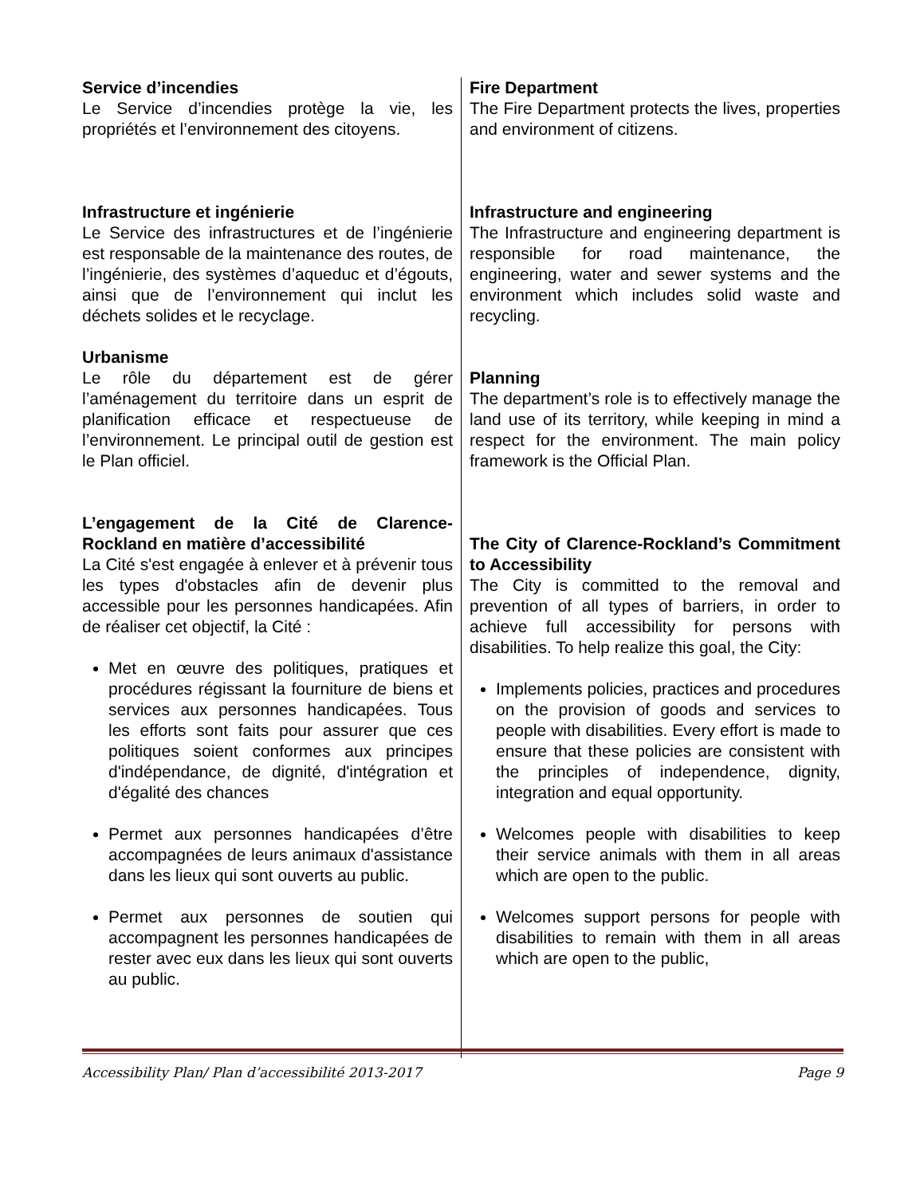Service d’incendies
Le Service d’incendies protège la vie, les propriétés et l’environnement des citoyens.
Infrastructure et ingénierie
Le Service des infrastructures et de l’ingénierie est responsable de la maintenance des routes, de l’ingénierie, des systèmes d’aqueduc et d’égouts, ainsi que de l’environnement qui inclut les déchets solides et le recyclage.
Urbanisme
Le rôle du département est de gérer l’aménagement du territoire dans un esprit de planification efficace et respectueuse de l’environnement. Le principal outil de gestion est le Plan officiel.
L’engagement de la Cité de Clarence-Rockland en matière d’accessibilité
La Cité s'est engagée à enlever et à prévenir tous les types d'obstacles afin de devenir plus accessible pour les personnes handicapées. Afin de réaliser cet objectif, la Cité :
Met en œuvre des politiques, pratiques et procédures régissant la fourniture de biens et services aux personnes handicapées. Tous les efforts sont faits pour assurer que ces politiques soient conformes aux principes d'indépendance, de dignité, d'intégration et d'égalité des chances
Permet aux personnes handicapées d’être accompagnées de leurs animaux d'assistance dans les lieux qui sont ouverts au public.
Permet aux personnes de soutien qui accompagnent les personnes handicapées de rester avec eux dans les lieux qui sont ouverts au public.
Fire Department
The Fire Department protects the lives, properties and environment of citizens.
Infrastructure and engineering
The Infrastructure and engineering department is responsible for road maintenance, the engineering, water and sewer systems and the environment which includes solid waste and recycling.
Planning
The department’s role is to effectively manage the land use of its territory, while keeping in mind a respect for the environment. The main policy framework is the Official Plan.
The City of Clarence-Rockland’s Commitment to Accessibility
The City is committed to the removal and prevention of all types of barriers, in order to achieve full accessibility for persons with disabilities. To help realize this goal, the City:
Implements policies, practices and procedures on the provision of goods and services to people with disabilities. Every effort is made to ensure that these policies are consistent with the principles of independence, dignity, integration and equal opportunity.
Welcomes people with disabilities to keep their service animals with them in all areas which are open to the public.
Welcomes support persons for people with disabilities to remain with them in all areas which are open to the public,
Accessibility Plan/ Plan d’accessibilité 2013-2017 Page 9